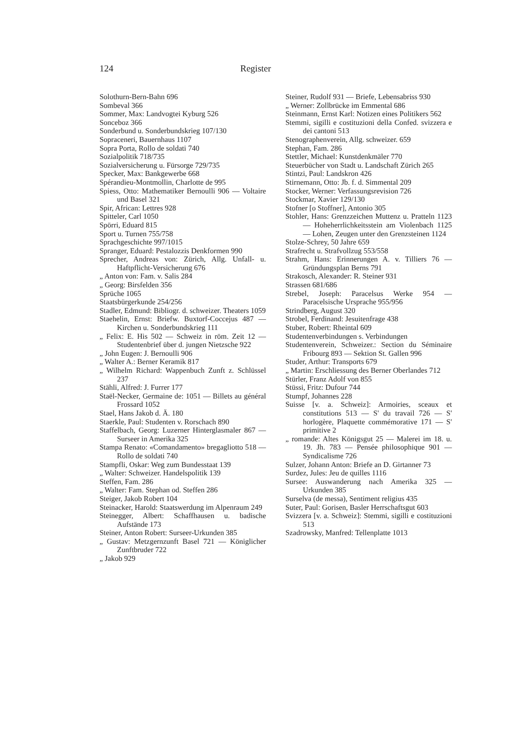124 Register
Solothurn-Bern-Bahn 696
Sombeval 366
Sommer, Max: Landvogtei Kyburg 526
Sonceboz 366
Sonderbund u. Sonderbundskrieg 107/130
Sopraceneri, Bauernhaus 1107
Sopra Porta, Rollo de soldati 740
Sozialpolitik 718/735
Sozialversicherung u. Fürsorge 729/735
Specker, Max: Bankgewerbe 668
Spérandieu-Montmollin, Charlotte de 995
Spiess, Otto: Mathematiker Bernoulli 906 — Voltaire und Basel 321
Spir, African: Lettres 928
Spitteler, Carl 1050
Spörri, Eduard 815
Sport u. Turnen 755/758
Sprachgeschichte 997/1015
Spranger, Eduard: Pestalozzis Denkformen 990
Sprecher, Andreas von: Zürich, Allg. Unfall- u. Haftpflicht-Versicherung 676
„ Anton von: Fam. v. Salis 284
„ Georg: Birsfelden 356
Sprüche 1065
Staatsbürgerkunde 254/256
Stadler, Edmund: Bibliogr. d. schweizer. Theaters 1059
Staehelin, Ernst: Briefw. Buxtorf-Coccejus 487 — Kirchen u. Sonderbundskrieg 111
„ Felix: E. His 502 — Schweiz in röm. Zeit 12 — Studentenbrief über d. jungen Nietzsche 922
„ John Eugen: J. Bernoulli 906
„ Walter A.: Berner Keramik 817
„ Wilhelm Richard: Wappenbuch Zunft z. Schlüssel 237
Stähli, Alfred: J. Furrer 177
Staël-Necker, Germaine de: 1051 — Billets au général Frossard 1052
Stael, Hans Jakob d. Ä. 180
Staerkle, Paul: Studenten v. Rorschach 890
Staffelbach, Georg: Luzerner Hinterglasmaler 867 — Surseer in Amerika 325
Stampa Renato: «Comandamento» bregagliotto 518 — Rollo de soldati 740
Stampfli, Oskar: Weg zum Bundesstaat 139
„ Walter: Schweizer. Handelspolitik 139
Steffen, Fam. 286
„ Walter: Fam. Stephan od. Steffen 286
Steiger, Jakob Robert 104
Steinacker, Harold: Staatswerdung im Alpenraum 249
Steinegger, Albert: Schaffhausen u. badische Aufstände 173
Steiner, Anton Robert: Surseer-Urkunden 385
„ Gustav: Metzgernzunft Basel 721 — Königlicher Zunftbruder 722
„ Jakob 929
Steiner, Rudolf 931 — Briefe, Lebensabriss 930
„ Werner: Zollbrücke im Emmental 686
Steinmann, Ernst Karl: Notizen eines Politikers 562
Stemmi, sigilli e costituzioni della Confed. svizzera e dei cantoni 513
Stenographenverein, Allg. schweizer. 659
Stephan, Fam. 286
Stettler, Michael: Kunstdenkmäler 770
Steuerbücher von Stadt u. Landschaft Zürich 265
Stintzi, Paul: Landskron 426
Stirnemann, Otto: Jb. f. d. Simmental 209
Stocker, Werner: Verfassungsrevision 726
Stockmar, Xavier 129/130
Stofner [o Stoffner], Antonio 305
Stohler, Hans: Grenzzeichen Muttenz u. Pratteln 1123 — Hoheherrlichkeitsstein am Violenbach 1125 — Lohen, Zeugen unter den Grenzsteinen 1124
Stolze-Schrey, 50 Jahre 659
Strafrecht u. Strafvollzug 553/558
Strahm, Hans: Erinnerungen A. v. Tilliers 76 — Gründungsplan Berns 791
Strakosch, Alexander: R. Steiner 931
Strassen 681/686
Strebel, Joseph: Paracelsus Werke 954 — Paracelsische Ursprache 955/956
Strindberg, August 320
Strobel, Ferdinand: Jesuitenfrage 438
Stuber, Robert: Rheintal 609
Studentenverbindungen s. Verbindungen
Studentenverein, Schweizer.: Section du Séminaire Fribourg 893 — Sektion St. Gallen 996
Studer, Arthur: Transports 679
„ Martin: Erschliessung des Berner Oberlandes 712
Stürler, Franz Adolf von 855
Stüssi, Fritz: Dufour 744
Stumpf, Johannes 228
Suisse [v. a. Schweiz]: Armoiries, sceaux et constitutions 513 — S' du travail 726 — S' horlogère, Plaquette commémorative 171 — S' primitive 2
„ romande: Altes Königsgut 25 — Malerei im 18. u. 19. Jh. 783 — Pensée philosophique 901 — Syndicalisme 726
Sulzer, Johann Anton: Briefe an D. Girtanner 73
Surdez, Jules: Jeu de quilles 1116
Sursee: Auswanderung nach Amerika 325 — Urkunden 385
Surselva (de messa), Sentiment religius 435
Suter, Paul: Gorisen, Basler Herrschaftsgut 603
Svizzera [v. a. Schweiz]: Stemmi, sigilli e costituzioni 513
Szadrowsky, Manfred: Tellenplatte 1013